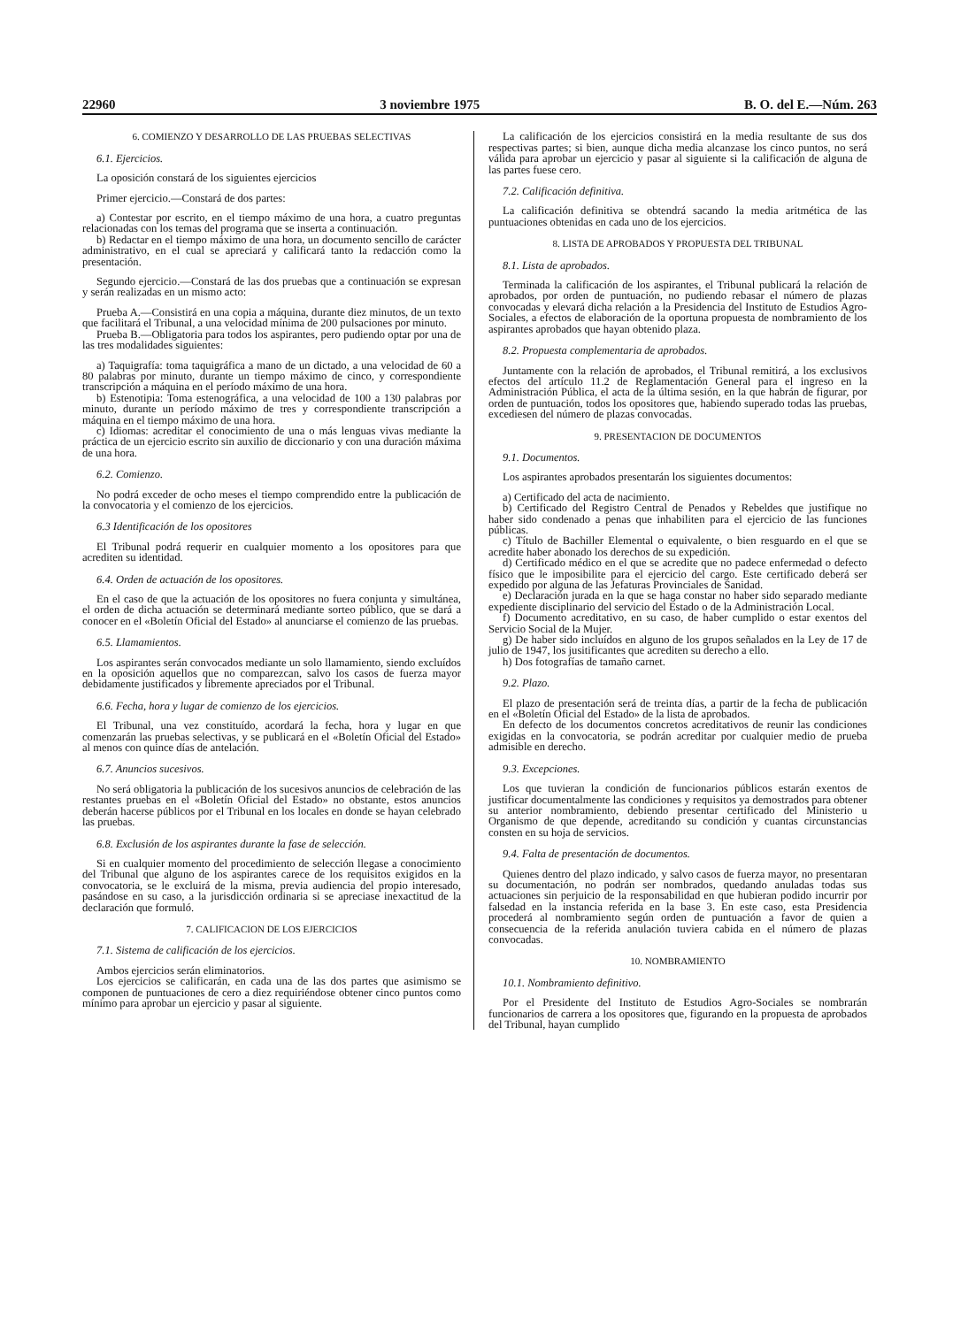22960 3 noviembre 1975 B. O. del E.—Núm. 263
6. COMIENZO Y DESARROLLO DE LAS PRUEBAS SELECTIVAS
6.1. Ejercicios.
La oposición constará de los siguientes ejercicios
Primer ejercicio.—Constará de dos partes:
a) Contestar por escrito, en el tiempo máximo de una hora, a cuatro preguntas relacionadas con los temas del programa que se inserta a continuación.
b) Redactar en el tiempo máximo de una hora, un documento sencillo de carácter administrativo, en el cual se apreciará y calificará tanto la redacción como la presentación.
Segundo ejercicio.—Constará de las dos pruebas que a continuación se expresan y serán realizadas en un mismo acto:
Prueba A.—Consistirá en una copia a máquina, durante diez minutos, de un texto que facilitará el Tribunal, a una velocidad mínima de 200 pulsaciones por minuto.
Prueba B.—Obligatoria para todos los aspirantes, pero pudiendo optar por una de las tres modalidades siguientes:
a) Taquigrafía: toma taquigráfica a mano de un dictado, a una velocidad de 60 a 80 palabras por minuto, durante un tiempo máximo de cinco, y correspondiente transcripción a máquina en el período máximo de una hora.
b) Estenotipia: Toma estenográfica, a una velocidad de 100 a 130 palabras por minuto, durante un período máximo de tres y correspondiente transcripción a máquina en el tiempo máximo de una hora.
c) Idiomas: acreditar el conocimiento de una o más lenguas vivas mediante la práctica de un ejercicio escrito sin auxilio de diccionario y con una duración máxima de una hora.
6.2. Comienzo.
No podrá exceder de ocho meses el tiempo comprendido entre la publicación de la convocatoria y el comienzo de los ejercicios.
6.3 Identificación de los opositores
El Tribunal podrá requerir en cualquier momento a los opositores para que acrediten su identidad.
6.4. Orden de actuación de los opositores.
En el caso de que la actuación de los opositores no fuera conjunta y simultánea, el orden de dicha actuación se determinará mediante sorteo público, que se dará a conocer en el «Boletín Oficial del Estado» al anunciarse el comienzo de las pruebas.
6.5. Llamamientos.
Los aspirantes serán convocados mediante un solo llamamiento, siendo excluídos en la oposición aquellos que no comparezcan, salvo los casos de fuerza mayor debidamente justificados y libremente apreciados por el Tribunal.
6.6. Fecha, hora y lugar de comienzo de los ejercicios.
El Tribunal, una vez constituído, acordará la fecha, hora y lugar en que comenzarán las pruebas selectivas, y se publicará en el «Boletín Oficial del Estado» al menos con quince días de antelación.
6.7. Anuncios sucesivos.
No será obligatoria la publicación de los sucesivos anuncios de celebración de las restantes pruebas en el «Boletín Oficial del Estado» no obstante, estos anuncios deberán hacerse públicos por el Tribunal en los locales en donde se hayan celebrado las pruebas.
6.8. Exclusión de los aspirantes durante la fase de selección.
Si en cualquier momento del procedimiento de selección llegase a conocimiento del Tribunal que alguno de los aspirantes carece de los requisitos exigidos en la convocatoria, se le excluirá de la misma, previa audiencia del propio interesado, pasándose en su caso, a la jurisdicción ordinaria si se apreciase inexactitud de la declaración que formuló.
7. CALIFICACION DE LOS EJERCICIOS
7.1. Sistema de calificación de los ejercicios.
Ambos ejercicios serán eliminatorios.
Los ejercicios se calificarán, en cada una de las dos partes que asimismo se componen de puntuaciones de cero a diez requiriéndose obtener cinco puntos como mínimo para aprobar un ejercicio y pasar al siguiente.
La calificación de los ejercicios consistirá en la media resultante de sus dos respectivas partes; si bien, aunque dicha media alcanzase los cinco puntos, no será válida para aprobar un ejercicio y pasar al siguiente si la calificación de alguna de las partes fuese cero.
7.2. Calificación definitiva.
La calificación definitiva se obtendrá sacando la media aritmética de las puntuaciones obtenidas en cada uno de los ejercicios.
8. LISTA DE APROBADOS Y PROPUESTA DEL TRIBUNAL
8.1. Lista de aprobados.
Terminada la calificación de los aspirantes, el Tribunal publicará la relación de aprobados, por orden de puntuación, no pudiendo rebasar el número de plazas convocadas y elevará dicha relación a la Presidencia del Instituto de Estudios Agro-Sociales, a efectos de elaboración de la oportuna propuesta de nombramiento de los aspirantes aprobados que hayan obtenido plaza.
8.2. Propuesta complementaria de aprobados.
Juntamente con la relación de aprobados, el Tribunal remitirá, a los exclusivos efectos del artículo 11.2 de Reglamentación General para el ingreso en la Administración Pública, el acta de la última sesión, en la que habrán de figurar, por orden de puntuación, todos los opositores que, habiendo superado todas las pruebas, excediesen del número de plazas convocadas.
9. PRESENTACION DE DOCUMENTOS
9.1. Documentos.
Los aspirantes aprobados presentarán los siguientes documentos:
a) Certificado del acta de nacimiento.
b) Certificado del Registro Central de Penados y Rebeldes que justifique no haber sido condenado a penas que inhabiliten para el ejercicio de las funciones públicas.
c) Título de Bachiller Elemental o equivalente, o bien resguardo en el que se acredite haber abonado los derechos de su expedición.
d) Certificado médico en el que se acredite que no padece enfermedad o defecto físico que le imposibilite para el ejercicio del cargo. Este certificado deberá ser expedido por alguna de las Jefaturas Provinciales de Sanidad.
e) Declaración jurada en la que se haga constar no haber sido separado mediante expediente disciplinario del servicio del Estado o de la Administración Local.
f) Documento acreditativo, en su caso, de haber cumplido o estar exentos del Servicio Social de la Mujer.
g) De haber sido incluídos en alguno de los grupos señalados en la Ley de 17 de julio de 1947, los jusitificantes que acrediten su derecho a ello.
h) Dos fotografías de tamaño carnet.
9.2. Plazo.
El plazo de presentación será de treinta días, a partir de la fecha de publicación en el «Boletín Oficial del Estado» de la lista de aprobados.
En defecto de los documentos concretos acreditativos de reunir las condiciones exigidas en la convocatoria, se podrán acreditar por cualquier medio de prueba admisible en derecho.
9.3. Excepciones.
Los que tuvieran la condición de funcionarios públicos estarán exentos de justificar documentalmente las condiciones y requisitos ya demostrados para obtener su anterior nombramiento, debiendo presentar certificado del Ministerio u Organismo de que depende, acreditando su condición y cuantas circunstancias consten en su hoja de servicios.
9.4. Falta de presentación de documentos.
Quienes dentro del plazo indicado, y salvo casos de fuerza mayor, no presentaran su documentación, no podrán ser nombrados, quedando anuladas todas sus actuaciones sin perjuicio de la responsabilidad en que hubieran podido incurrir por falsedad en la instancia referida en la base 3. En este caso, esta Presidencia procederá al nombramiento según orden de puntuación a favor de quien a consecuencia de la referida anulación tuviera cabida en el número de plazas convocadas.
10. NOMBRAMIENTO
10.1. Nombramiento definitivo.
Por el Presidente del Instituto de Estudios Agro-Sociales se nombrarán funcionarios de carrera a los opositores que, figurando en la propuesta de aprobados del Tribunal, hayan cumplido